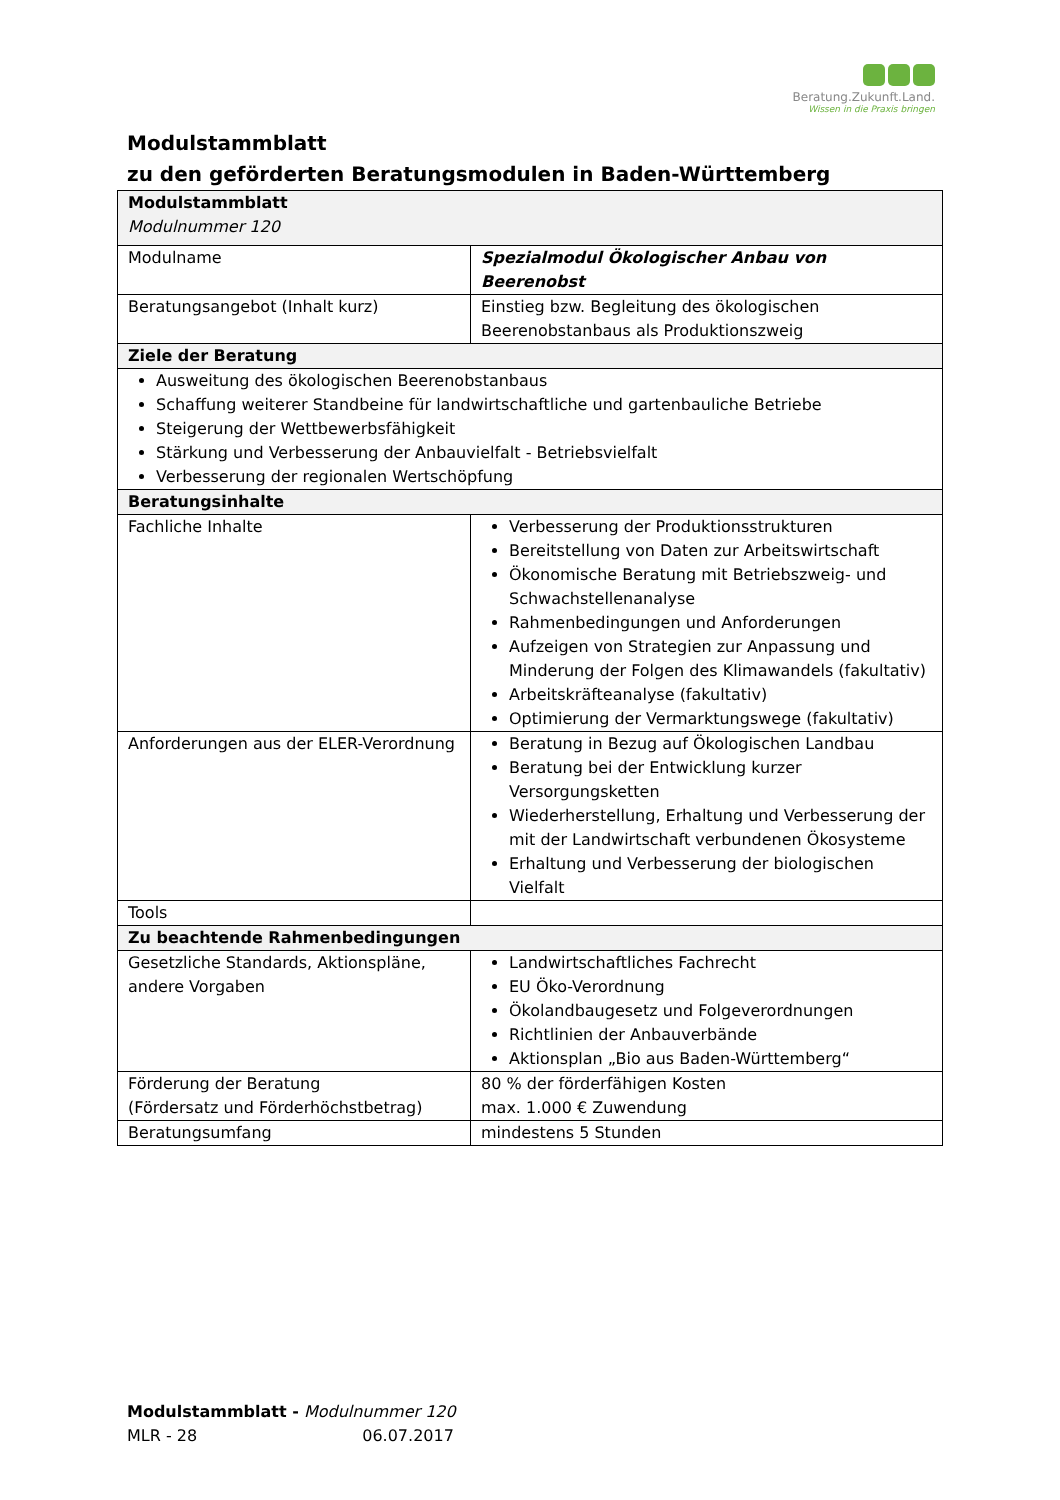Beratung.Zukunft.Land.
Wissen in die Praxis bringen
Modulstammblatt
zu den geförderten Beratungsmodulen in Baden-Württemberg
| Modulstammblatt Modulnummer 120 | |
| Modulname | Spezialmodul Ökologischer Anbau von Beerenobst |
| Beratungsangebot (Inhalt kurz) | Einstieg bzw. Begleitung des ökologischen Beerenobstanbaus als Produktionszweig |
| Ziele der Beratung | |
| Ausweitung des ökologischen Beerenobstanbaus Schaffung weiterer Standbeine für landwirtschaftliche und gartenbauliche Betriebe Steigerung der Wettbewerbsfähigkeit Stärkung und Verbesserung der Anbauvielfalt - Betriebsvielfalt Verbesserung der regionalen Wertschöpfung | |
| Beratungsinhalte | |
| Fachliche Inhalte | Verbesserung der Produktionsstrukturen Bereitstellung von Daten zur Arbeitswirtschaft Ökonomische Beratung mit Betriebszweig- und Schwachstellenanalyse Rahmenbedingungen und Anforderungen Aufzeigen von Strategien zur Anpassung und Minderung der Folgen des Klimawandels (fakultativ) Arbeitskräfteanalyse (fakultativ) Optimierung der Vermarktungswege (fakultativ) |
| Anforderungen aus der ELER-Verordnung | Beratung in Bezug auf Ökologischen Landbau Beratung bei der Entwicklung kurzer Versorgungsketten Wiederherstellung, Erhaltung und Verbesserung der mit der Landwirtschaft verbundenen Ökosysteme Erhaltung und Verbesserung der biologischen Vielfalt |
| Tools | |
| Zu beachtende Rahmenbedingungen | |
| Gesetzliche Standards, Aktionspläne, andere Vorgaben | Landwirtschaftliches Fachrecht EU Öko-Verordnung Ökolandbaugesetz und Folgeverordnungen Richtlinien der Anbauverbände Aktionsplan „Bio aus Baden-Württemberg“ |
| Förderung der Beratung (Fördersatz und Förderhöchstbetrag) | 80 % der förderfähigen Kosten max. 1.000 € Zuwendung |
| Beratungsumfang | mindestens 5 Stunden |
Modulstammblatt - Modulnummer 120
MLR - 28 06.07.2017